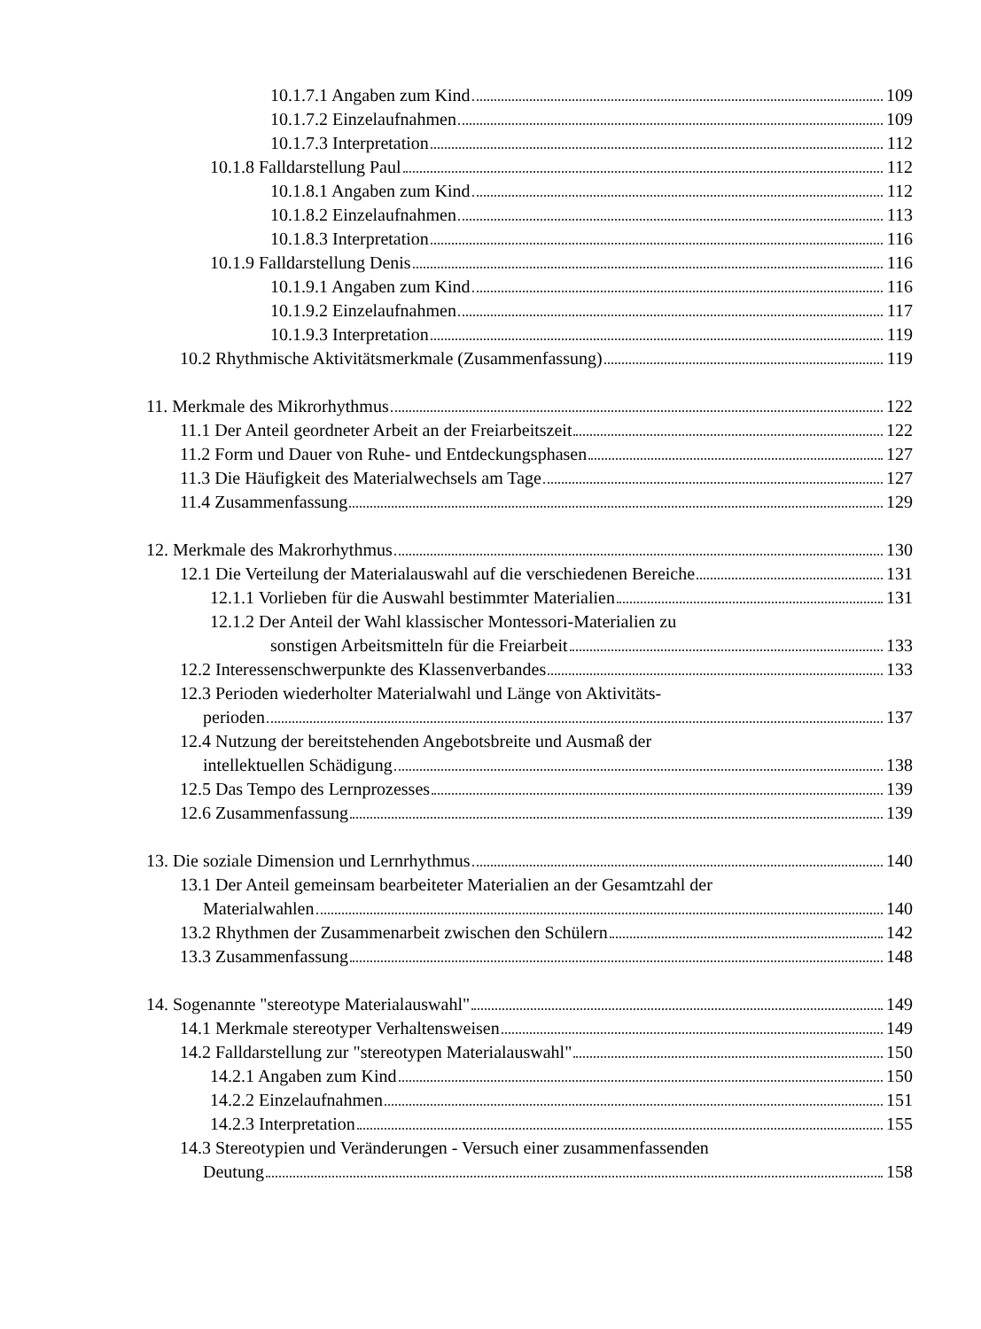10.1.7.1 Angaben zum Kind 109
10.1.7.2 Einzelaufnahmen 109
10.1.7.3 Interpretation 112
10.1.8 Falldarstellung Paul 112
10.1.8.1 Angaben zum Kind 112
10.1.8.2 Einzelaufnahmen 113
10.1.8.3 Interpretation 116
10.1.9 Falldarstellung Denis 116
10.1.9.1 Angaben zum Kind 116
10.1.9.2 Einzelaufnahmen 117
10.1.9.3 Interpretation 119
10.2 Rhythmische Aktivitätsmerkmale (Zusammenfassung) 119
11. Merkmale des Mikrorhythmus 122
11.1 Der Anteil geordneter Arbeit an der Freiarbeitszeit 122
11.2 Form und Dauer von Ruhe- und Entdeckungsphasen 127
11.3 Die Häufigkeit des Materialwechsels am Tage 127
11.4 Zusammenfassung 129
12. Merkmale des Makrorhythmus 130
12.1 Die Verteilung der Materialauswahl auf die verschiedenen Bereiche 131
12.1.1 Vorlieben für die Auswahl bestimmter Materialien 131
12.1.2 Der Anteil der Wahl klassischer Montessori-Materialien zu
sonstigen Arbeitsmitteln für die Freiarbeit 133
12.2 Interessenschwerpunkte des Klassenverbandes 133
12.3 Perioden wiederholter Materialwahl und Länge von Aktivitäts-
perioden 137
12.4 Nutzung der bereitstehenden Angebotsbreite und Ausmaß der
intellektuellen Schädigung 138
12.5 Das Tempo des Lernprozesses 139
12.6 Zusammenfassung 139
13. Die soziale Dimension und Lernrhythmus 140
13.1 Der Anteil gemeinsam bearbeiteter Materialien an der Gesamtzahl der
Materialwahlen 140
13.2 Rhythmen der Zusammenarbeit zwischen den Schülern 142
13.3 Zusammenfassung 148
14. Sogenannte "stereotype Materialauswahl" 149
14.1 Merkmale stereotyper Verhaltensweisen 149
14.2 Falldarstellung zur "stereotypen Materialauswahl" 150
14.2.1 Angaben zum Kind 150
14.2.2 Einzelaufnahmen 151
14.2.3 Interpretation 155
14.3 Stereotypien und Veränderungen - Versuch einer zusammenfassenden
Deutung 158